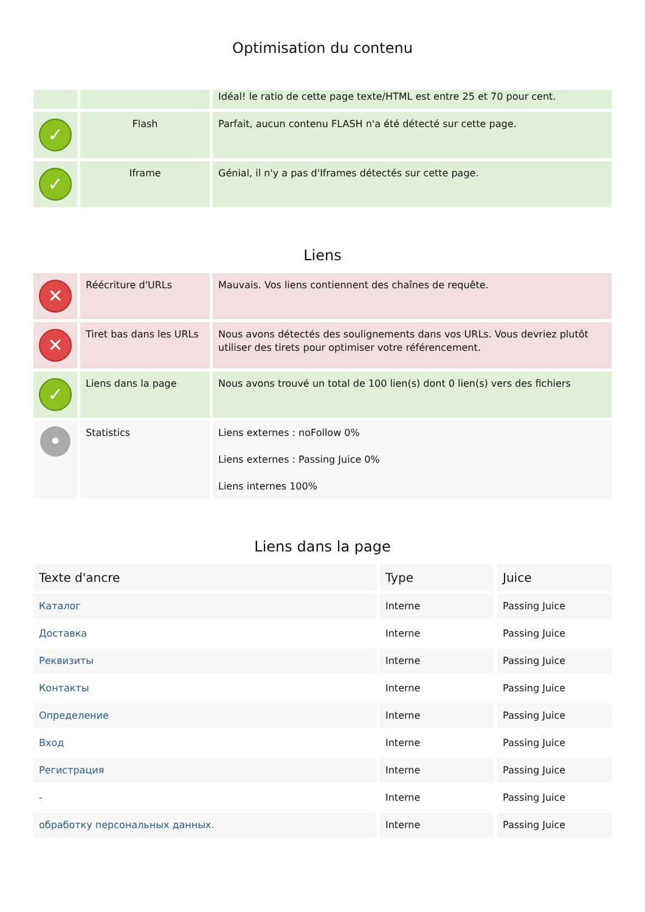Optimisation du contenu
| | | Idéal! le ratio de cette page texte/HTML est entre 25 et 70 pour cent. |
| ✓ | Flash | Parfait, aucun contenu FLASH n'a été détecté sur cette page. |
| ✓ | Iframe | Génial, il n'y a pas d'Iframes détectés sur cette page. |
Liens
| ✕ | Réécriture d'URLs | Mauvais. Vos liens contiennent des chaînes de requête. |
| ✕ | Tiret bas dans les URLs | Nous avons détectés des soulignements dans vos URLs. Vous devriez plutôt utiliser des tirets pour optimiser votre référencement. |
| ✓ | Liens dans la page | Nous avons trouvé un total de 100 lien(s) dont 0 lien(s) vers des fichiers |
| • | Statistics | Liens externes : noFollow 0% Liens externes : Passing Juice 0% Liens internes 100% |
Liens dans la page
| Texte d'ancre | Type | Juice |
| --- | --- | --- |
| Каталог | Interne | Passing Juice |
| Доставка | Interne | Passing Juice |
| Реквизиты | Interne | Passing Juice |
| Контакты | Interne | Passing Juice |
| Определение | Interne | Passing Juice |
| Вход | Interne | Passing Juice |
| Регистрация | Interne | Passing Juice |
| - | Interne | Passing Juice |
| обработку персональных данных. | Interne | Passing Juice |